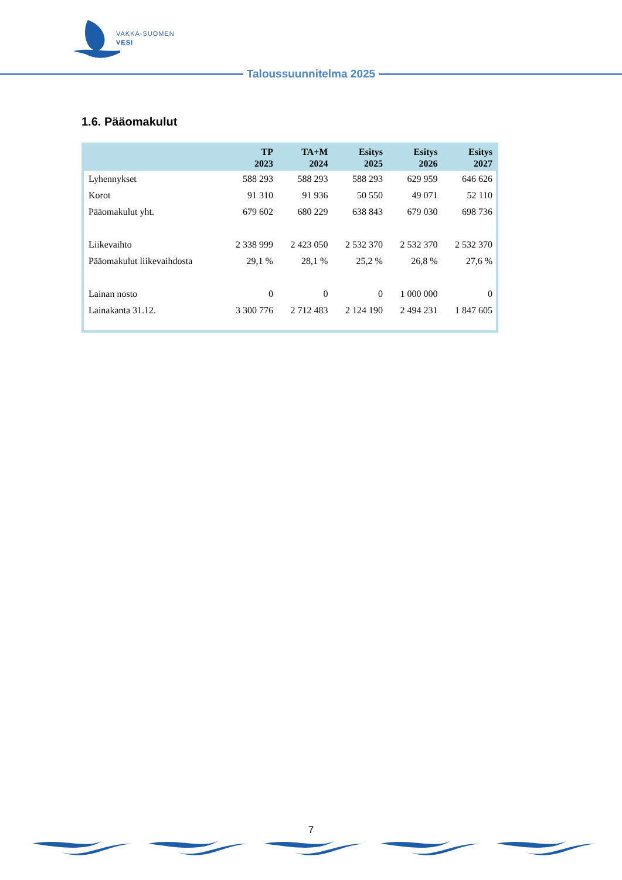VAKKA-SUOMEN
VESI
Taloussuunnitelma 2025
1.6. Pääomakulut
| | TP 2023 | TA+M 2024 | Esitys 2025 | Esitys 2026 | Esitys 2027 |
| --- | --- | --- | --- | --- | --- |
| Lyhennykset | 588 293 | 588 293 | 588 293 | 629 959 | 646 626 |
| Korot | 91 310 | 91 936 | 50 550 | 49 071 | 52 110 |
| Pääomakulut yht. | 679 602 | 680 229 | 638 843 | 679 030 | 698 736 |
| Liikevaihto | 2 338 999 | 2 423 050 | 2 532 370 | 2 532 370 | 2 532 370 |
| Pääomakulut liikevaihdosta | 29,1 % | 28,1 % | 25,2 % | 26,8 % | 27,6 % |
| Lainan nosto | 0 | 0 | 0 | 1 000 000 | 0 |
| Lainakanta 31.12. | 3 300 776 | 2 712 483 | 2 124 190 | 2 494 231 | 1 847 605 |
7